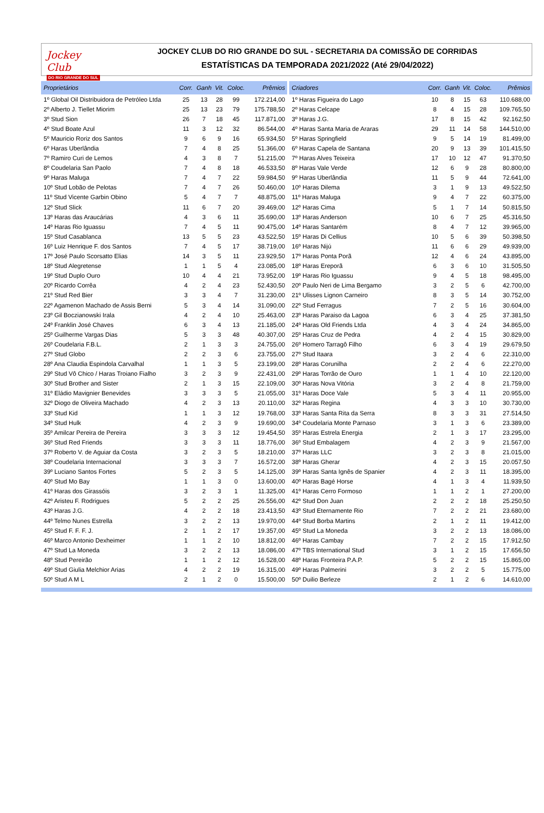Jockey Club
DO RIO GRANDE DO SUL
JOCKEY CLUB DO RIO GRANDE DO SUL - SECRETARIA DA COMISSÃO DE CORRIDAS
ESTATÍSTICAS DA TEMPORADA 2021/2022 (Até 29/04/2022)
| Proprietários | Corr. | Ganh | Vit. | Coloc. | Prêmios |
| --- | --- | --- | --- | --- | --- |
| 1º Global Oil Distribuidora de Petróleo Ltda | 25 | 13 | 28 | 99 | 172.214,00 |
| 2º Alberto J. Tiellet Miorim | 25 | 13 | 23 | 79 | 175.788,50 |
| 3º Stud Sion | 26 | 7 | 18 | 45 | 117.871,00 |
| 4º Stud Boate Azul | 11 | 3 | 12 | 32 | 86.544,00 |
| 5º Mauricio Roriz dos Santos | 9 | 6 | 9 | 16 | 65.934,50 |
| 6º Haras Uberlândia | 7 | 4 | 8 | 25 | 51.366,00 |
| 7º Ramiro Curi de Lemos | 4 | 3 | 8 | 7 | 51.215,00 |
| 8º Coudelaria San Paolo | 7 | 4 | 8 | 18 | 46.533,50 |
| 9º Haras Maluga | 7 | 4 | 7 | 22 | 59.984,50 |
| 10º Stud Lobão de Pelotas | 7 | 4 | 7 | 26 | 50.460,00 |
| 11º Stud Vicente Garbin Obino | 5 | 4 | 7 | 7 | 48.875,00 |
| 12º Stud Slick | 11 | 6 | 7 | 20 | 39.469,00 |
| 13º Haras das Araucárias | 4 | 3 | 6 | 11 | 35.690,00 |
| 14º Haras Rio Iguassu | 7 | 4 | 5 | 11 | 90.475,00 |
| 15º Stud Casablanca | 13 | 5 | 5 | 23 | 43.522,50 |
| 16º Luiz Henrique F. dos Santos | 7 | 4 | 5 | 17 | 38.719,00 |
| 17º José Paulo Scorsatto Elias | 14 | 3 | 5 | 11 | 23.929,50 |
| 18º Stud Alegretense | 1 | 1 | 5 | 4 | 23.085,00 |
| 19º Stud Duplo Ouro | 10 | 4 | 4 | 21 | 73.952,00 |
| 20º Ricardo Corrêa | 4 | 2 | 4 | 23 | 52.430,50 |
| 21º Stud Red Bier | 3 | 3 | 4 | 7 | 31.230,00 |
| 22º Agamenon Machado de Assis Berni | 5 | 3 | 4 | 14 | 31.090,00 |
| 23º Gil Boczianowski Irala | 4 | 2 | 4 | 10 | 25.463,00 |
| 24º Franklin José Chaves | 6 | 3 | 4 | 13 | 21.185,00 |
| 25º Guilherme Vargas Dias | 5 | 3 | 3 | 48 | 40.307,00 |
| 26º Coudelaria F.B.L. | 2 | 1 | 3 | 3 | 24.755,00 |
| 27º Stud Globo | 2 | 2 | 3 | 6 | 23.755,00 |
| 28º Ana Claudia Espindola Carvalhal | 1 | 1 | 3 | 5 | 23.199,00 |
| 29º Stud Vô Chico / Haras Troiano Fialho | 3 | 2 | 3 | 9 | 22.431,00 |
| 30º Stud Brother and Sister | 2 | 1 | 3 | 15 | 22.109,00 |
| 31º Eládio Mavignier Benevides | 3 | 3 | 3 | 5 | 21.055,00 |
| 32º Diogo de Oliveira Machado | 4 | 2 | 3 | 13 | 20.110,00 |
| 33º Stud Kid | 1 | 1 | 3 | 12 | 19.768,00 |
| 34º Stud Hulk | 4 | 2 | 3 | 9 | 19.690,00 |
| 35º Amilcar Pereira de Pereira | 3 | 3 | 3 | 12 | 19.454,50 |
| 36º Stud Red Friends | 3 | 3 | 3 | 11 | 18.776,00 |
| 37º Roberto V. de Aguiar da Costa | 3 | 2 | 3 | 5 | 18.210,00 |
| 38º Coudelaria Internacional | 3 | 3 | 3 | 7 | 16.572,00 |
| 39º Luciano Santos Fortes | 5 | 2 | 3 | 5 | 14.125,00 |
| 40º Stud Mo Bay | 1 | 1 | 3 | 0 | 13.600,00 |
| 41º Haras dos Girassóis | 3 | 2 | 3 | 1 | 11.325,00 |
| 42º Aristeu F. Rodrigues | 5 | 2 | 2 | 25 | 26.556,00 |
| 43º Haras J.G. | 4 | 2 | 2 | 18 | 23.413,50 |
| 44º Telmo Nunes Estrella | 3 | 2 | 2 | 13 | 19.970,00 |
| 45º Stud F. F. F. J. | 2 | 1 | 2 | 17 | 19.357,00 |
| 46º Marco Antonio Dexheimer | 1 | 1 | 2 | 10 | 18.812,00 |
| 47º Stud La Moneda | 3 | 2 | 2 | 13 | 18.086,00 |
| 48º Stud Pereirão | 1 | 1 | 2 | 12 | 16.528,00 |
| 49º Stud Giulia Melchior Arias | 4 | 2 | 2 | 19 | 16.315,00 |
| 50º Stud A M L | 2 | 1 | 2 | 0 | 15.500,00 |
| Criadores | Corr. | Ganh | Vit. | Coloc. | Prêmios |
| --- | --- | --- | --- | --- | --- |
| 1º Haras Figueira do Lago | 10 | 8 | 15 | 63 | 110.688,00 |
| 2º Haras Celcape | 8 | 4 | 15 | 28 | 109.765,50 |
| 3º Haras J.G. | 17 | 8 | 15 | 42 | 92.162,50 |
| 4º Haras Santa Maria de Araras | 29 | 11 | 14 | 58 | 144.510,00 |
| 5º Haras Springfield | 9 | 5 | 14 | 19 | 81.499,00 |
| 6º Haras Capela de Santana | 20 | 9 | 13 | 39 | 101.415,50 |
| 7º Haras Alves Teixeira | 17 | 10 | 12 | 47 | 91.370,50 |
| 8º Haras Vale Verde | 12 | 6 | 9 | 28 | 80.800,00 |
| 9º Haras Uberlândia | 11 | 5 | 9 | 44 | 72.641,00 |
| 10º Haras Dilema | 3 | 1 | 9 | 13 | 49.522,50 |
| 11º Haras Maluga | 9 | 4 | 7 | 22 | 60.375,00 |
| 12º Haras Cima | 5 | 1 | 7 | 14 | 50.815,50 |
| 13º Haras Anderson | 10 | 6 | 7 | 25 | 45.316,50 |
| 14º Haras Santarém | 8 | 4 | 7 | 12 | 39.965,00 |
| 15º Haras Di Cellius | 10 | 5 | 6 | 39 | 50.398,50 |
| 16º Haras Nijú | 11 | 6 | 6 | 29 | 49.939,00 |
| 17º Haras Ponta Porã | 12 | 4 | 6 | 24 | 43.895,00 |
| 18º Haras Ereporã | 6 | 3 | 6 | 10 | 31.505,50 |
| 19º Haras Rio Iguassu | 9 | 4 | 5 | 18 | 98.495,00 |
| 20º Paulo Neri de Lima Bergamo | 3 | 2 | 5 | 6 | 42.700,00 |
| 21º Ulisses Lignon Carneiro | 8 | 3 | 5 | 14 | 30.752,00 |
| 22º Stud Ferragus | 7 | 2 | 5 | 16 | 30.604,00 |
| 23º Haras Paraiso da Lagoa | 6 | 3 | 4 | 25 | 37.381,50 |
| 24º Haras Old Friends Ltda | 4 | 3 | 4 | 24 | 34.865,00 |
| 25º Haras Cruz de Pedra | 4 | 2 | 4 | 15 | 30.829,00 |
| 26º Homero Tarragô Filho | 6 | 3 | 4 | 19 | 29.679,50 |
| 27º Stud Itaara | 3 | 2 | 4 | 6 | 22.310,00 |
| 28º Haras Corunilha | 2 | 2 | 4 | 6 | 22.270,00 |
| 29º Haras Torrão de Ouro | 1 | 1 | 4 | 10 | 22.120,00 |
| 30º Haras Nova Vitória | 3 | 2 | 4 | 8 | 21.759,00 |
| 31º Haras Doce Vale | 5 | 3 | 4 | 11 | 20.955,00 |
| 32º Haras Regina | 4 | 3 | 3 | 10 | 30.730,00 |
| 33º Haras Santa Rita da Serra | 8 | 3 | 3 | 31 | 27.514,50 |
| 34º Coudelaria Monte Parnaso | 3 | 1 | 3 | 6 | 23.389,00 |
| 35º Haras Estrela Energia | 2 | 1 | 3 | 17 | 23.295,00 |
| 36º Stud Embalagem | 4 | 2 | 3 | 9 | 21.567,00 |
| 37º Haras LLC | 3 | 2 | 3 | 8 | 21.015,00 |
| 38º Haras Gherar | 4 | 2 | 3 | 15 | 20.057,50 |
| 39º Haras Santa Ignês de Spanier | 4 | 2 | 3 | 11 | 18.395,00 |
| 40º Haras Bagé Horse | 4 | 1 | 3 | 4 | 11.939,50 |
| 41º Haras Cerro Formoso | 1 | 1 | 2 | 1 | 27.200,00 |
| 42º Stud Don Juan | 2 | 2 | 2 | 18 | 25.250,50 |
| 43º Stud Eternamente Rio | 7 | 2 | 2 | 21 | 23.680,00 |
| 44º Stud Borba Martins | 2 | 1 | 2 | 11 | 19.412,00 |
| 45º Stud La Moneda | 3 | 2 | 2 | 13 | 18.086,00 |
| 46º Haras Cambay | 7 | 2 | 2 | 15 | 17.912,50 |
| 47º TBS International Stud | 3 | 1 | 2 | 15 | 17.656,50 |
| 48º Haras Fronteira P.A.P. | 5 | 2 | 2 | 15 | 15.865,00 |
| 49º Haras Palmerini | 3 | 2 | 2 | 5 | 15.775,00 |
| 50º Duilio Berleze | 2 | 1 | 2 | 6 | 14.610,00 |